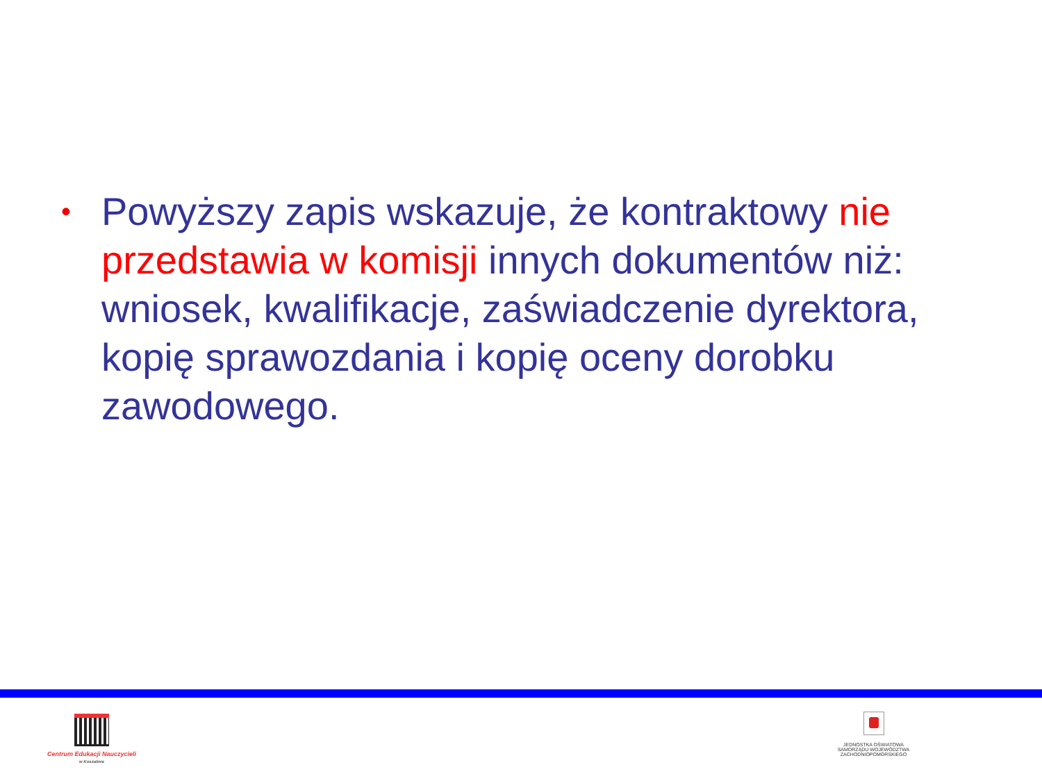•
Powyższy zapis wskazuje, że kontraktowy nie przedstawia w komisji innych dokumentów niż: wniosek, kwalifikacje, zaświadczenie dyrektora, kopię sprawozdania i kopię oceny dorobku zawodowego.
Centrum Edukacji Nauczycieli
w Koszalinie
JEDNOSTKA OŚWIATOWA
SAMORZĄDU WOJEWÓDZTWA
ZACHODNIOPOMORSKIEGO